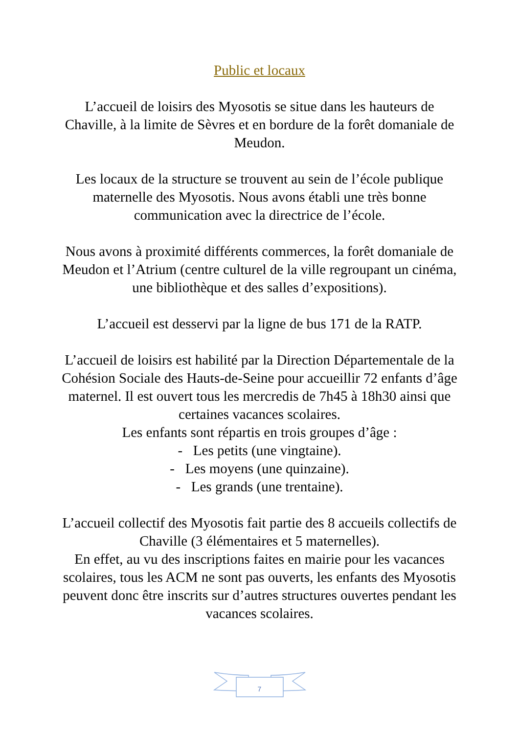Public et locaux
L’accueil de loisirs des Myosotis se situe dans les hauteurs de Chaville, à la limite de Sèvres et en bordure de la forêt domaniale de Meudon.
Les locaux de la structure se trouvent au sein de l’école publique maternelle des Myosotis. Nous avons établi une très bonne communication avec la directrice de l’école.
Nous avons à proximité différents commerces, la forêt domaniale de Meudon et l’Atrium (centre culturel de la ville regroupant un cinéma, une bibliothèque et des salles d’expositions).
L’accueil est desservi par la ligne de bus 171 de la RATP.
L’accueil de loisirs est habilité par la Direction Départementale de la Cohésion Sociale des Hauts-de-Seine pour accueillir 72 enfants d’âge maternel. Il est ouvert tous les mercredis de 7h45 à 18h30 ainsi que certaines vacances scolaires.
Les enfants sont répartis en trois groupes d’âge :
- Les petits (une vingtaine).
- Les moyens (une quinzaine).
- Les grands (une trentaine).
L’accueil collectif des Myosotis fait partie des 8 accueils collectifs de Chaville (3 élémentaires et 5 maternelles).
En effet, au vu des inscriptions faites en mairie pour les vacances scolaires, tous les ACM ne sont pas ouverts, les enfants des Myosotis peuvent donc être inscrits sur d’autres structures ouvertes pendant les vacances scolaires.
7